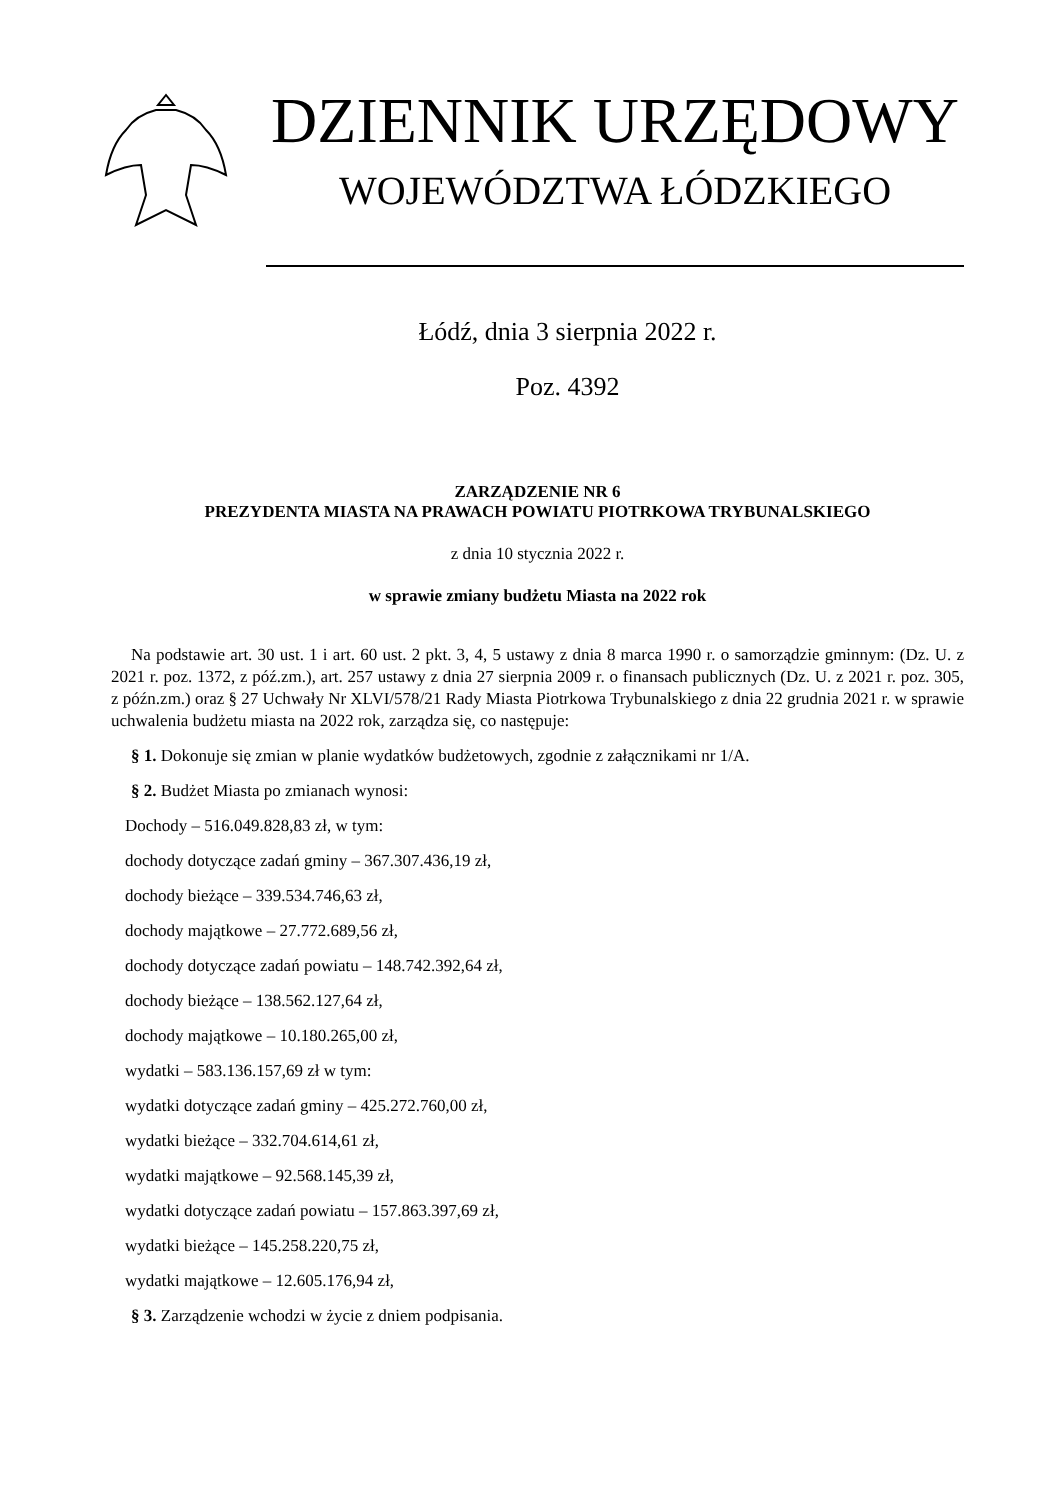DZIENNIK URZĘDOWY
WOJEWÓDZTWA ŁÓDZKIEGO
Łódź, dnia 3 sierpnia 2022 r.
Poz. 4392
ZARZĄDZENIE NR 6
PREZYDENTA MIASTA NA PRAWACH POWIATU PIOTRKOWA TRYBUNALSKIEGO
z dnia 10 stycznia 2022 r.
w sprawie zmiany budżetu Miasta na 2022 rok
Na podstawie art. 30 ust. 1 i art. 60 ust. 2 pkt. 3, 4, 5 ustawy z dnia 8 marca 1990 r. o samorządzie gminnym: (Dz. U. z 2021 r. poz. 1372, z póź.zm.), art. 257 ustawy z dnia 27 sierpnia 2009 r. o finansach publicznych (Dz. U. z 2021 r. poz. 305, z późn.zm.) oraz § 27 Uchwały Nr XLVI/578/21 Rady Miasta Piotrkowa Trybunalskiego z dnia 22 grudnia 2021 r. w sprawie uchwalenia budżetu miasta na 2022 rok, zarządza się, co następuje:
§ 1. Dokonuje się zmian w planie wydatków budżetowych, zgodnie z załącznikami nr 1/A.
§ 2. Budżet Miasta po zmianach wynosi:
Dochody – 516.049.828,83 zł, w tym:
dochody dotyczące zadań gminy – 367.307.436,19 zł,
dochody bieżące – 339.534.746,63 zł,
dochody majątkowe – 27.772.689,56 zł,
dochody dotyczące zadań powiatu – 148.742.392,64 zł,
dochody bieżące – 138.562.127,64 zł,
dochody majątkowe – 10.180.265,00 zł,
wydatki – 583.136.157,69 zł w tym:
wydatki dotyczące zadań gminy – 425.272.760,00 zł,
wydatki bieżące – 332.704.614,61 zł,
wydatki majątkowe – 92.568.145,39 zł,
wydatki dotyczące zadań powiatu – 157.863.397,69 zł,
wydatki bieżące – 145.258.220,75 zł,
wydatki majątkowe – 12.605.176,94 zł,
§ 3. Zarządzenie wchodzi w życie z dniem podpisania.